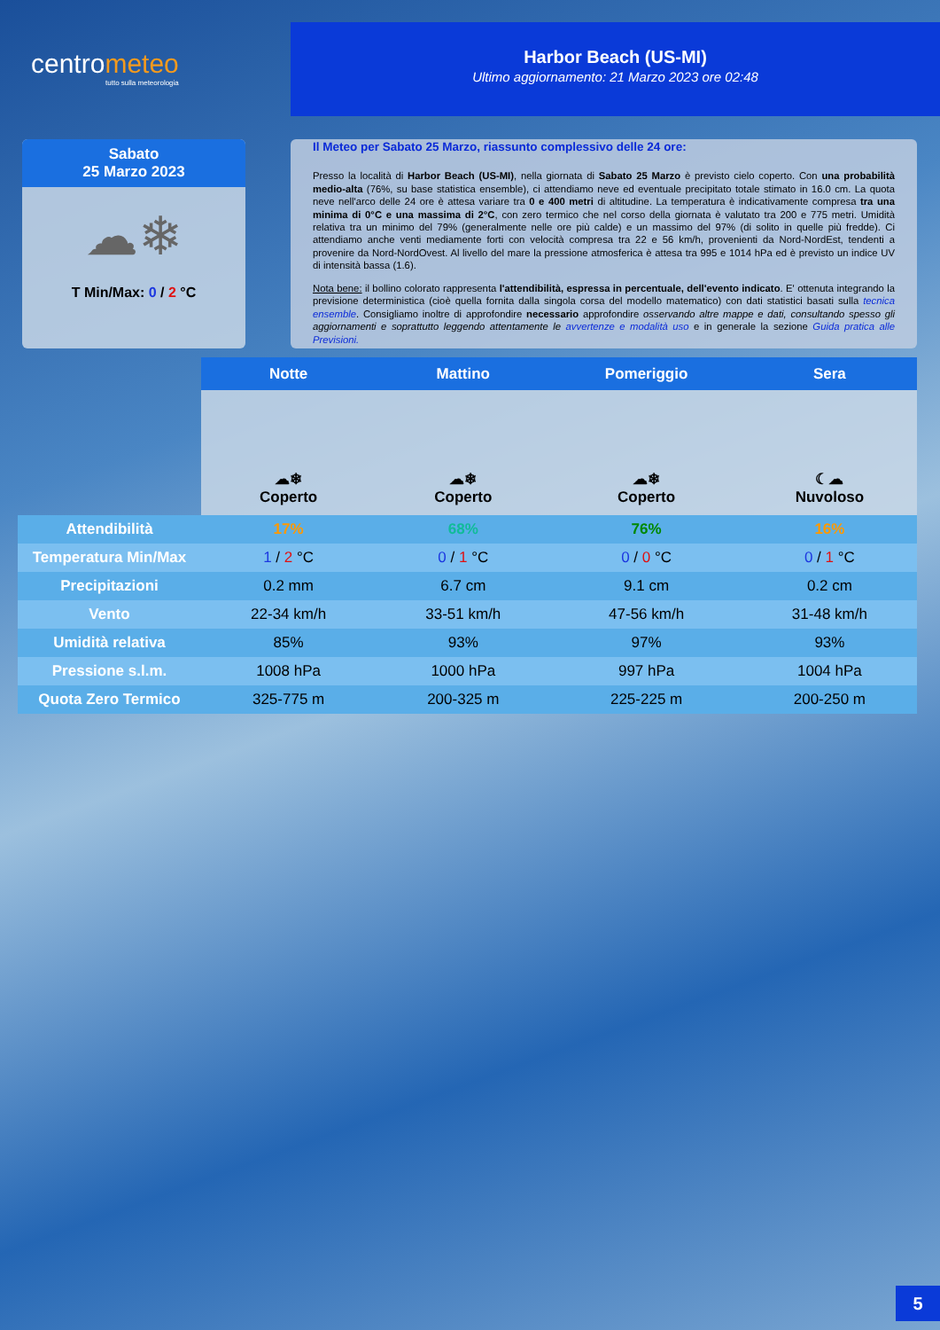centrometeo
tutto sulla meteorologia
Harbor Beach (US-MI)
Ultimo aggiornamento: 21 Marzo 2023 ore 02:48
Sabato
25 Marzo 2023
☁❄
T Min/Max: 0 / 2 °C
Il Meteo per Sabato 25 Marzo, riassunto complessivo delle 24 ore:
Presso la località di Harbor Beach (US-MI), nella giornata di Sabato 25 Marzo è previsto cielo coperto. Con una probabilità medio-alta (76%, su base statistica ensemble), ci attendiamo neve ed eventuale precipitato totale stimato in 16.0 cm. La quota neve nell'arco delle 24 ore è attesa variare tra 0 e 400 metri di altitudine. La temperatura è indicativamente compresa tra una minima di 0°C e una massima di 2°C, con zero termico che nel corso della giornata è valutato tra 200 e 775 metri. Umidità relativa tra un minimo del 79% (generalmente nelle ore più calde) e un massimo del 97% (di solito in quelle più fredde). Ci attendiamo anche venti mediamente forti con velocità compresa tra 22 e 56 km/h, provenienti da Nord-NordEst, tendenti a provenire da Nord-NordOvest. Al livello del mare la pressione atmosferica è attesa tra 995 e 1014 hPa ed è previsto un indice UV di intensità bassa (1.6).
Nota bene: il bollino colorato rappresenta l'attendibilità, espressa in percentuale, dell'evento indicato. E' ottenuta integrando la previsione deterministica (cioè quella fornita dalla singola corsa del modello matematico) con dati statistici basati sulla tecnica ensemble. Consigliamo inoltre di approfondire necessario approfondire osservando altre mappe e dati, consultando spesso gli aggiornamenti e soprattutto leggendo attentamente le avvertenze e modalità uso e in generale la sezione Guida pratica alle Previsioni.
| | Notte | Mattino | Pomeriggio | Sera |
| | ☁❄ Coperto | ☁❄ Coperto | ☁❄ Coperto | ☾☁ Nuvoloso |
| Attendibilità | 17% | 68% | 76% | 16% |
| Temperatura Min/Max | 1 / 2 °C | 0 / 1 °C | 0 / 0 °C | 0 / 1 °C |
| Precipitazioni | 0.2 mm | 6.7 cm | 9.1 cm | 0.2 cm |
| Vento | 22-34 km/h | 33-51 km/h | 47-56 km/h | 31-48 km/h |
| Umidità relativa | 85% | 93% | 97% | 93% |
| Pressione s.l.m. | 1008 hPa | 1000 hPa | 997 hPa | 1004 hPa |
| Quota Zero Termico | 325-775 m | 200-325 m | 225-225 m | 200-250 m |
5